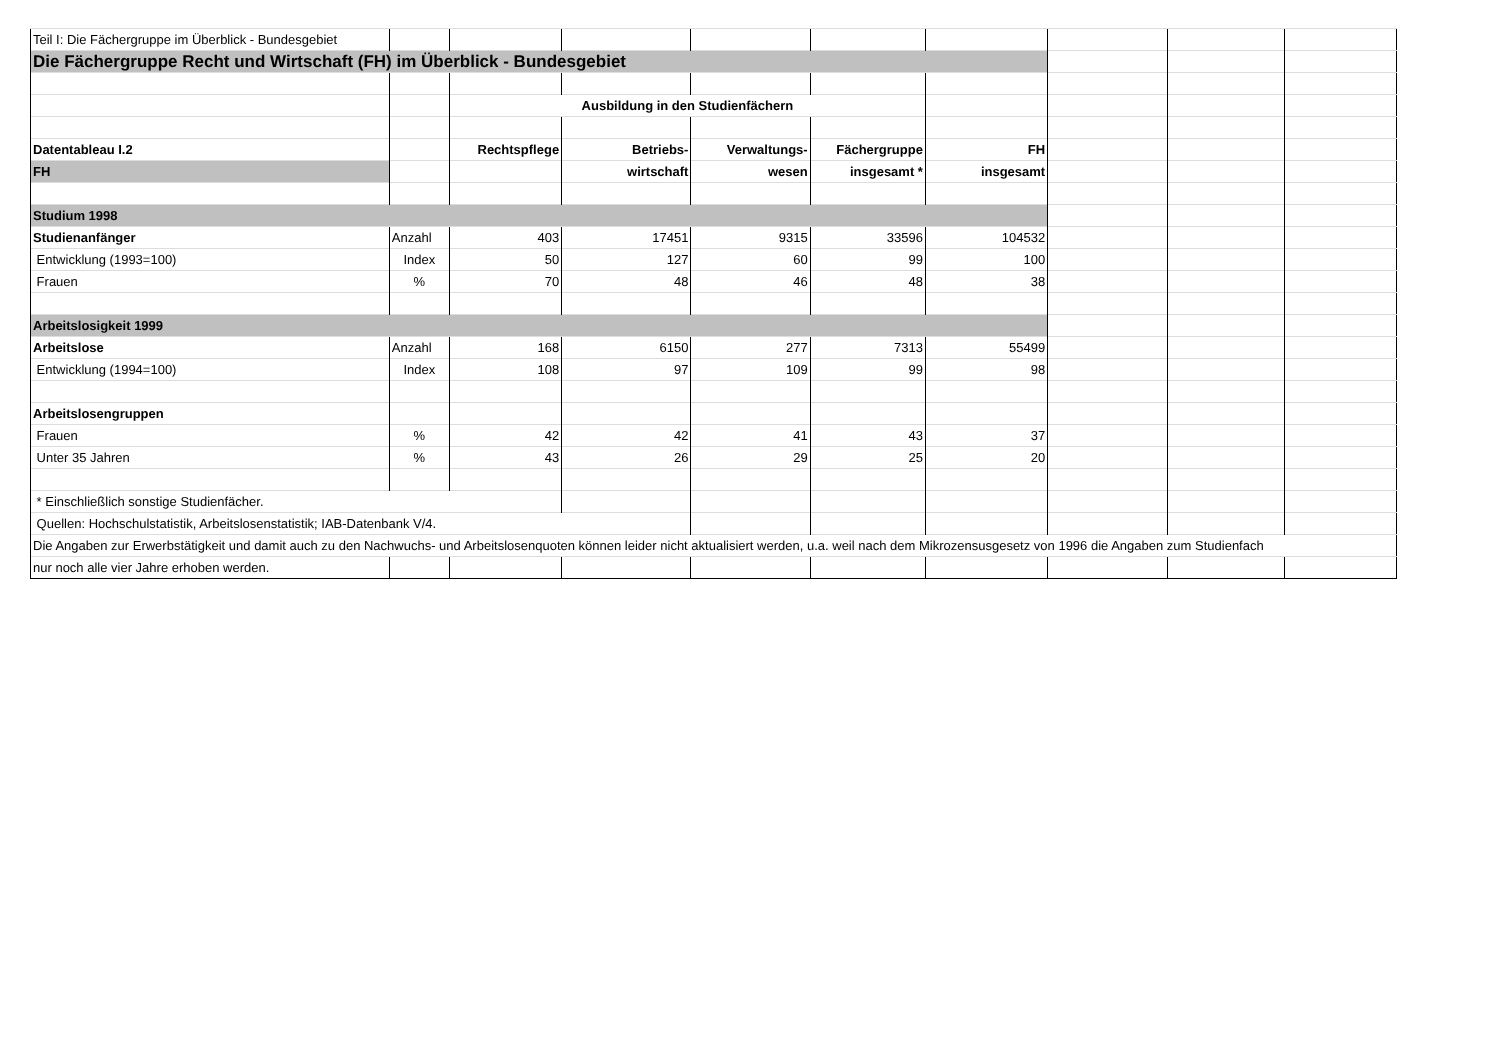| Teil I: Die Fächergruppe im Überblick - Bundesgebiet | | | | | | | | | |
| Die Fächergruppe Recht und Wirtschaft (FH) im Überblick - Bundesgebiet | | | | | | | | | |
| | | Ausbildung in den Studienfächern | | | | | | | |
| Datentableau I.2 | | Rechtspflege | Betriebs- | Verwaltungs- | Fächergruppe | FH | | | |
| FH | | | wirtschaft | wesen | insgesamt * | insgesamt | | | |
| Studium 1998 | | | | | | | | | |
| Studienanfänger | Anzahl | 403 | 17451 | 9315 | 33596 | 104532 | | | |
| Entwicklung (1993=100) | Index | 50 | 127 | 60 | 99 | 100 | | | |
| Frauen | % | 70 | 48 | 46 | 48 | 38 | | | |
| Arbeitslosigkeit 1999 | | | | | | | | | |
| Arbeitslose | Anzahl | 168 | 6150 | 277 | 7313 | 55499 | | | |
| Entwicklung (1994=100) | Index | 108 | 97 | 109 | 99 | 98 | | | |
| Arbeitslosengruppen | | | | | | | | | |
| Frauen | % | 42 | 42 | 41 | 43 | 37 | | | |
| Unter 35 Jahren | % | 43 | 26 | 29 | 25 | 20 | | | |
| * Einschließlich sonstige Studienfächer. | | | | | | | | | |
| Quellen: Hochschulstatistik, Arbeitslosenstatistik; IAB-Datenbank V/4. | | | | | | | | | |
| Die Angaben zur Erwerbstätigkeit und damit auch zu den Nachwuchs- und Arbeitslosenquoten können leider nicht aktualisiert werden, u.a. weil nach dem Mikrozensusgesetz von 1996 die Angaben zum Studienfach | | | | | | | | | |
| nur noch alle vier Jahre erhoben werden. | | | | | | | | | |